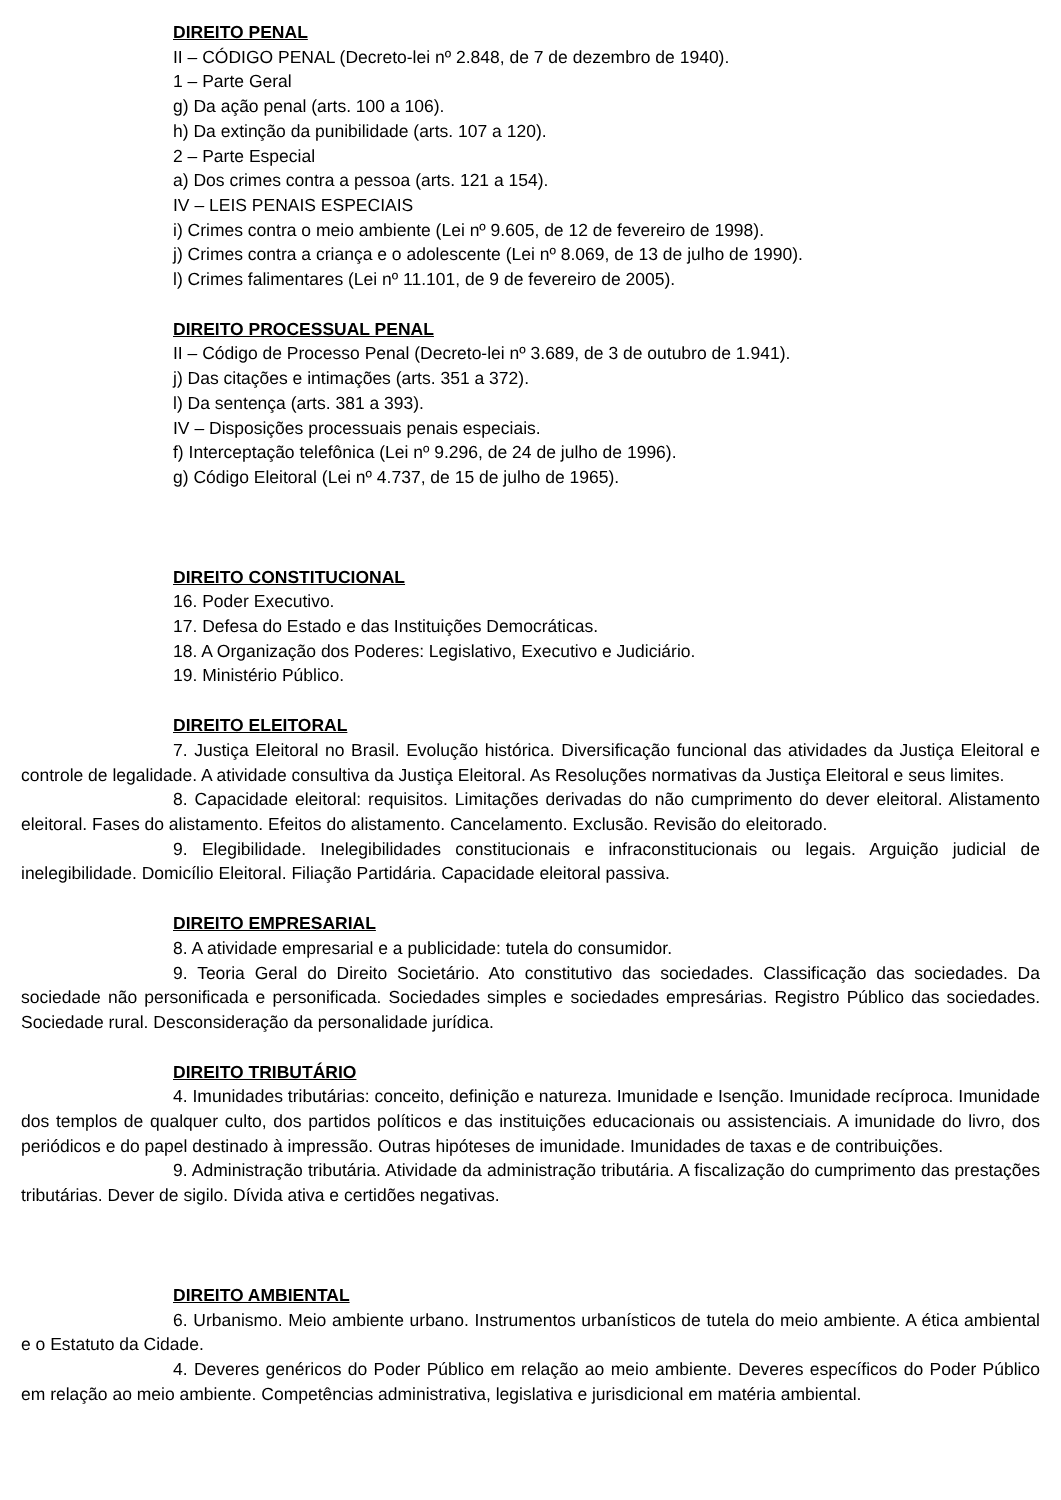DIREITO PENAL
II – CÓDIGO PENAL (Decreto-lei nº 2.848, de 7 de dezembro de 1940).
1 – Parte Geral
g) Da ação penal (arts. 100 a 106).
h) Da extinção da punibilidade (arts. 107 a 120).
2 – Parte Especial
a) Dos crimes contra a pessoa (arts. 121 a 154).
IV – LEIS PENAIS ESPECIAIS
i) Crimes contra o meio ambiente (Lei nº 9.605, de 12 de fevereiro de 1998).
j) Crimes contra a criança e o adolescente (Lei nº 8.069, de 13 de julho de 1990).
l) Crimes falimentares (Lei nº 11.101, de 9 de fevereiro de 2005).
DIREITO PROCESSUAL PENAL
II – Código de Processo Penal (Decreto-lei nº 3.689, de 3 de outubro de 1.941).
j) Das citações e intimações (arts. 351 a 372).
l) Da sentença (arts. 381 a 393).
IV – Disposições processuais penais especiais.
f) Interceptação telefônica (Lei nº 9.296, de 24 de julho de 1996).
g) Código Eleitoral (Lei nº 4.737, de 15 de julho de 1965).
DIREITO CONSTITUCIONAL
16. Poder Executivo.
17. Defesa do Estado e das Instituições Democráticas.
18. A Organização dos Poderes: Legislativo, Executivo e Judiciário.
19. Ministério Público.
DIREITO ELEITORAL
7. Justiça Eleitoral no Brasil. Evolução histórica. Diversificação funcional das atividades da Justiça Eleitoral e controle de legalidade. A atividade consultiva da Justiça Eleitoral. As Resoluções normativas da Justiça Eleitoral e seus limites.
8. Capacidade eleitoral: requisitos. Limitações derivadas do não cumprimento do dever eleitoral. Alistamento eleitoral. Fases do alistamento. Efeitos do alistamento. Cancelamento. Exclusão. Revisão do eleitorado.
9. Elegibilidade. Inelegibilidades constitucionais e infraconstitucionais ou legais. Arguição judicial de inelegibilidade. Domicílio Eleitoral. Filiação Partidária. Capacidade eleitoral passiva.
DIREITO EMPRESARIAL
8. A atividade empresarial e a publicidade: tutela do consumidor.
9. Teoria Geral do Direito Societário. Ato constitutivo das sociedades. Classificação das sociedades. Da sociedade não personificada e personificada. Sociedades simples e sociedades empresárias. Registro Público das sociedades. Sociedade rural. Desconsideração da personalidade jurídica.
DIREITO TRIBUTÁRIO
4. Imunidades tributárias: conceito, definição e natureza. Imunidade e Isenção. Imunidade recíproca. Imunidade dos templos de qualquer culto, dos partidos políticos e das instituições educacionais ou assistenciais. A imunidade do livro, dos periódicos e do papel destinado à impressão. Outras hipóteses de imunidade. Imunidades de taxas e de contribuições.
9. Administração tributária. Atividade da administração tributária. A fiscalização do cumprimento das prestações tributárias. Dever de sigilo. Dívida ativa e certidões negativas.
DIREITO AMBIENTAL
6. Urbanismo. Meio ambiente urbano. Instrumentos urbanísticos de tutela do meio ambiente. A ética ambiental e o Estatuto da Cidade.
4. Deveres genéricos do Poder Público em relação ao meio ambiente. Deveres específicos do Poder Público em relação ao meio ambiente. Competências administrativa, legislativa e jurisdicional em matéria ambiental.